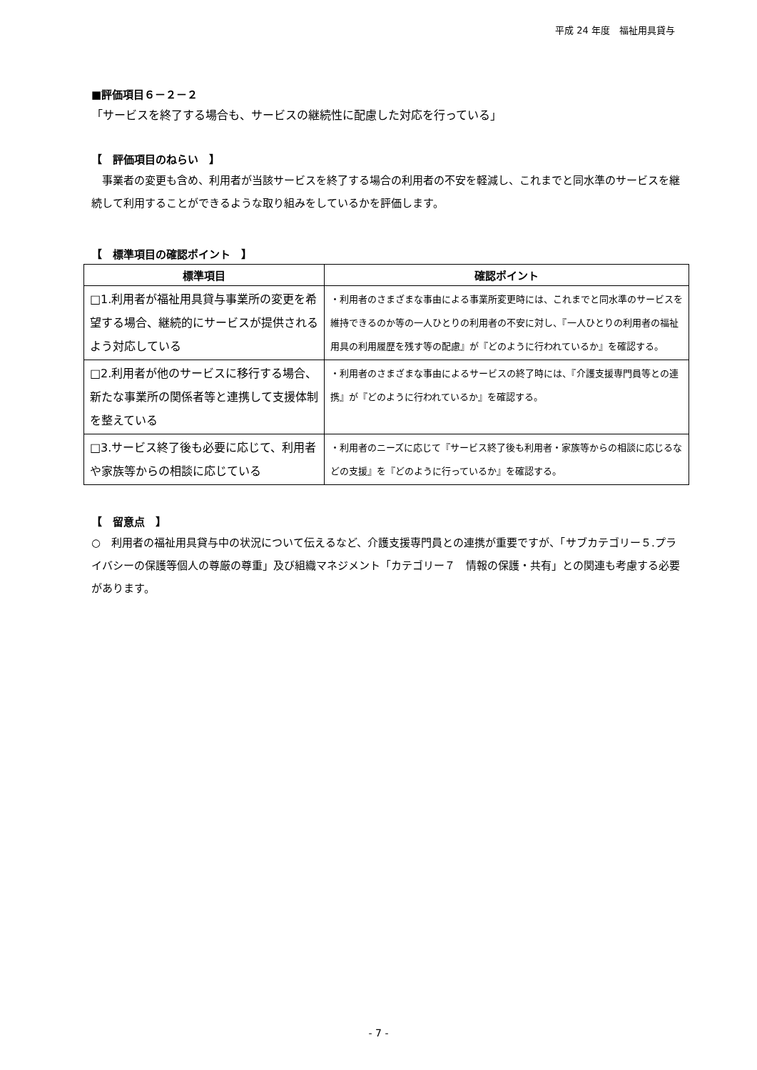平成 24 年度　福祉用具貸与
■評価項目６－２－２
「サービスを終了する場合も、サービスの継続性に配慮した対応を行っている」
【　評価項目のねらい　】
　事業者の変更も含め、利用者が当該サービスを終了する場合の利用者の不安を軽減し、これまでと同水準のサービスを継続して利用することができるような取り組みをしているかを評価します。
【　標準項目の確認ポイント　】
| 標準項目 | 確認ポイント |
| --- | --- |
| □1.利用者が福祉用具貸与事業所の変更を希望する場合、継続的にサービスが提供されるよう対応している | ・利用者のさまざまな事由による事業所変更時には、これまでと同水準のサービスを維持できるのか等の一人ひとりの利用者の不安に対し、『一人ひとりの利用者の福祉用具の利用履歴を残す等の配慮』が『どのように行われているか』を確認する。 |
| □2.利用者が他のサービスに移行する場合、新たな事業所の関係者等と連携して支援体制を整えている | ・利用者のさまざまな事由によるサービスの終了時には、『介護支援専門員等との連携』が『どのように行われているか』を確認する。 |
| □3.サービス終了後も必要に応じて、利用者や家族等からの相談に応じている | ・利用者のニーズに応じて『サービス終了後も利用者・家族等からの相談に応じるなどの支援』を『どのように行っているか』を確認する。 |
【　留意点　】
○　利用者の福祉用具貸与中の状況について伝えるなど、介護支援専門員との連携が重要ですが、「サブカテゴリー５.プライバシーの保護等個人の尊厳の尊重」及び組織マネジメント「カテゴリー７　情報の保護・共有」との関連も考慮する必要があります。
- 7 -